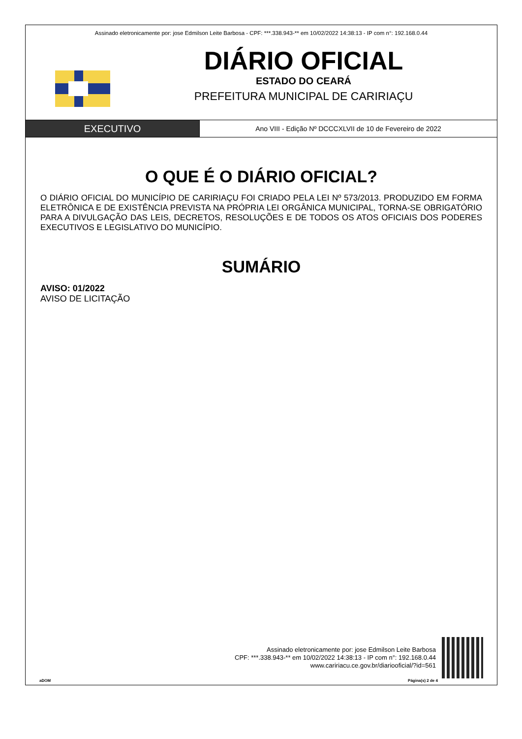Assinado eletronicamente por: jose Edmilson Leite Barbosa - CPF: ***.338.943-** em 10/02/2022 14:38:13 - IP com n°: 192.168.0.44
DIÁRIO OFICIAL
ESTADO DO CEARÁ
PREFEITURA MUNICIPAL DE CARIRIAÇU
EXECUTIVO
Ano VIII - Edição Nº DCCCXLVII de 10 de Fevereiro de 2022
O QUE É O DIÁRIO OFICIAL?
O DIÁRIO OFICIAL DO MUNICÍPIO DE CARIRIAÇU FOI CRIADO PELA LEI Nº 573/2013. PRODUZIDO EM FORMA ELETRÔNICA E DE EXISTÊNCIA PREVISTA NA PRÓPRIA LEI ORGÂNICA MUNICIPAL, TORNA-SE OBRIGATÓRIO PARA A DIVULGAÇÃO DAS LEIS, DECRETOS, RESOLUÇÕES E DE TODOS OS ATOS OFICIAIS DOS PODERES EXECUTIVOS E LEGISLATIVO DO MUNICÍPIO.
SUMÁRIO
AVISO: 01/2022
AVISO DE LICITAÇÃO
Assinado eletronicamente por: jose Edmilson Leite Barbosa
CPF: ***.338.943-** em 10/02/2022 14:38:13 - IP com n°: 192.168.0.44
www.caririacu.ce.gov.br/diariooficial/?id=561
aDOM Página(s) 2 de 4